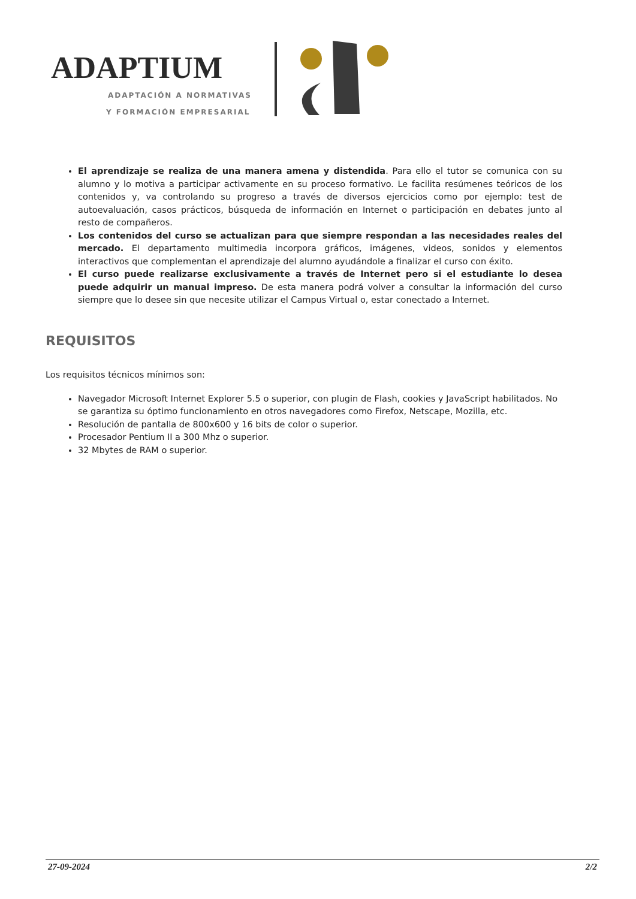ADAPTIUM
ADAPTACIÓN A NORMATIVAS
Y FORMACIÓN EMPRESARIAL
El aprendizaje se realiza de una manera amena y distendida. Para ello el tutor se comunica con su alumno y lo motiva a participar activamente en su proceso formativo. Le facilita resúmenes teóricos de los contenidos y, va controlando su progreso a través de diversos ejercicios como por ejemplo: test de autoevaluación, casos prácticos, búsqueda de información en Internet o participación en debates junto al resto de compañeros.
Los contenidos del curso se actualizan para que siempre respondan a las necesidades reales del mercado. El departamento multimedia incorpora gráficos, imágenes, videos, sonidos y elementos interactivos que complementan el aprendizaje del alumno ayudándole a finalizar el curso con éxito.
El curso puede realizarse exclusivamente a través de Internet pero si el estudiante lo desea puede adquirir un manual impreso. De esta manera podrá volver a consultar la información del curso siempre que lo desee sin que necesite utilizar el Campus Virtual o, estar conectado a Internet.
REQUISITOS
Los requisitos técnicos mínimos son:
Navegador Microsoft Internet Explorer 5.5 o superior, con plugin de Flash, cookies y JavaScript habilitados. No se garantiza su óptimo funcionamiento en otros navegadores como Firefox, Netscape, Mozilla, etc.
Resolución de pantalla de 800x600 y 16 bits de color o superior.
Procesador Pentium II a 300 Mhz o superior.
32 Mbytes de RAM o superior.
27-09-2024 2/2